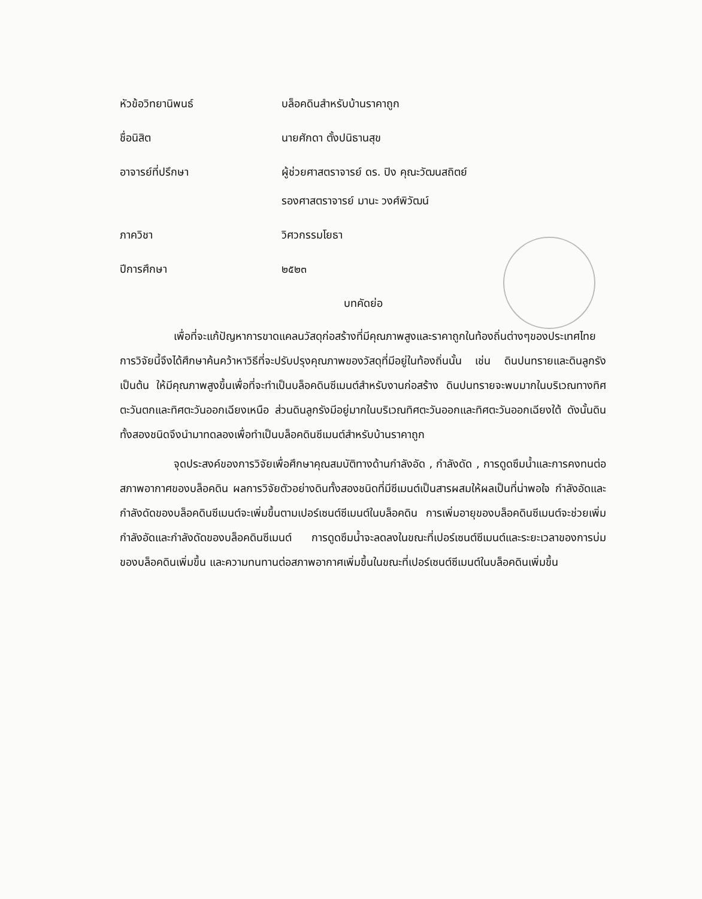| หัวข้อวิทยานิพนธ์ | บล็อคดินสำหรับบ้านราคาถูก |
| ชื่อนิสิต | นายศักดา ตั้งปนิธานสุข |
| อาจารย์ที่ปรึกษา | ผู้ช่วยศาสตราจารย์ ดร. ปิง คุณะวัฒนสถิตย์ รองศาสตราจารย์ มานะ วงศ์พิวัฒน์ |
| ภาควิชา | วิศวกรรมโยธา |
| ปีการศึกษา | ๒๕๒๓ |
บทคัดย่อ
เพื่อที่จะแก้ปัญหาการขาดแคลนวัสดุก่อสร้างที่มีคุณภาพสูงและราคาถูกในท้องถิ่นต่างๆของประเทศไทย การวิจัยนี้จึงได้ศึกษาค้นคว้าหาวิธีที่จะปรับปรุงคุณภาพของวัสดุที่มีอยู่ในท้องถิ่นนั้น เช่น ดินปนทรายและดินลูกรังเป็นต้น ให้มีคุณภาพสูงขึ้นเพื่อที่จะทำเป็นบล็อคดินซีเมนต์สำหรับงานก่อสร้าง ดินปนทรายจะพบมากในบริเวณทางทิศตะวันตกและทิศตะวันออกเฉียงเหนือ ส่วนดินลูกรังมีอยู่มากในบริเวณทิศตะวันออกและทิศตะวันออกเฉียงใต้ ดังนั้นดินทั้งสองชนิดจึงนำมาทดลองเพื่อทำเป็นบล็อคดินซีเมนต์สำหรับบ้านราคาถูก
จุดประสงค์ของการวิจัยเพื่อศึกษาคุณสมบัติทางด้านกำลังอัด , กำลังดัด , การดูดซึมน้ำและการคงทนต่อสภาพอากาศของบล็อคดิน ผลการวิจัยตัวอย่างดินทั้งสองชนิดที่มีซีเมนต์เป็นสารผสมให้ผลเป็นที่น่าพอใจ กำลังอัดและกำลังดัดของบล็อคดินซีเมนต์จะเพิ่มขึ้นตามเปอร์เซนต์ซีเมนต์ในบล็อคดิน การเพิ่มอายุของบล็อคดินซีเมนต์จะช่วยเพิ่มกำลังอัดและกำลังดัดของบล็อคดินซีเมนต์ การดูดซึมน้ำจะลดลงในขณะที่เปอร์เซนต์ซีเมนต์และระยะเวลาของการบ่มของบล็อคดินเพิ่มขึ้น และความทนทานต่อสภาพอากาศเพิ่มขึ้นในขณะที่เปอร์เซนต์ซีเมนต์ในบล็อคดินเพิ่มขึ้น